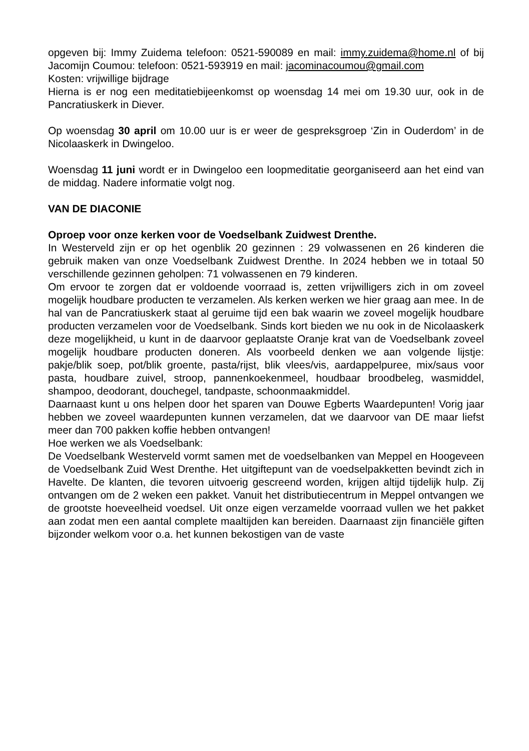opgeven bij: Immy Zuidema telefoon: 0521-590089 en mail: immy.zuidema@home.nl of bij Jacomijn Coumou: telefoon: 0521-593919 en mail: jacominacoumou@gmail.com
Kosten: vrijwillige bijdrage
Hierna is er nog een meditatiebijeenkomst op woensdag 14 mei om 19.30 uur, ook in de Pancratiuskerk in Diever.
Op woensdag 30 april om 10.00 uur is er weer de gespreksgroep ‘Zin in Ouderdom’ in de Nicolaaskerk in Dwingeloo.
Woensdag 11 juni wordt er in Dwingeloo een loopmeditatie georganiseerd aan het eind van de middag. Nadere informatie volgt nog.
VAN DE DIACONIE
Oproep voor onze kerken voor de Voedselbank Zuidwest Drenthe.
In Westerveld zijn er op het ogenblik 20 gezinnen : 29 volwassenen en 26 kinderen die gebruik maken van onze Voedselbank Zuidwest Drenthe. In 2024 hebben we in totaal 50 verschillende gezinnen geholpen: 71 volwassenen en 79 kinderen.
Om ervoor te zorgen dat er voldoende voorraad is, zetten vrijwilligers zich in om zoveel mogelijk houdbare producten te verzamelen. Als kerken werken we hier graag aan mee. In de hal van de Pancratiuskerk staat al geruime tijd een bak waarin we zoveel mogelijk houdbare producten verzamelen voor de Voedselbank. Sinds kort bieden we nu ook in de Nicolaaskerk deze mogelijkheid, u kunt in de daarvoor geplaatste Oranje krat van de Voedselbank zoveel mogelijk houdbare producten doneren. Als voorbeeld denken we aan volgende lijstje: pakje/blik soep, pot/blik groente, pasta/rijst, blik vlees/vis, aardappelpuree, mix/saus voor pasta, houdbare zuivel, stroop, pannenkoekenmeel, houdbaar broodbeleg, wasmiddel, shampoo, deodorant, douchegel, tandpaste, schoonmaakmiddel.
Daarnaast kunt u ons helpen door het sparen van Douwe Egberts Waardepunten! Vorig jaar hebben we zoveel waardepunten kunnen verzamelen, dat we daarvoor van DE maar liefst meer dan 700 pakken koffie hebben ontvangen!
Hoe werken we als Voedselbank:
De Voedselbank Westerveld vormt samen met de voedselbanken van Meppel en Hoogeveen de Voedselbank Zuid West Drenthe. Het uitgiftepunt van de voedselpakketten bevindt zich in Havelte. De klanten, die tevoren uitvoerig gescreend worden, krijgen altijd tijdelijk hulp. Zij ontvangen om de 2 weken een pakket. Vanuit het distributiecentrum in Meppel ontvangen we de grootste hoeveelheid voedsel. Uit onze eigen verzamelde voorraad vullen we het pakket aan zodat men een aantal complete maaltijden kan bereiden. Daarnaast zijn financiële giften bijzonder welkom voor o.a. het kunnen bekostigen van de vaste